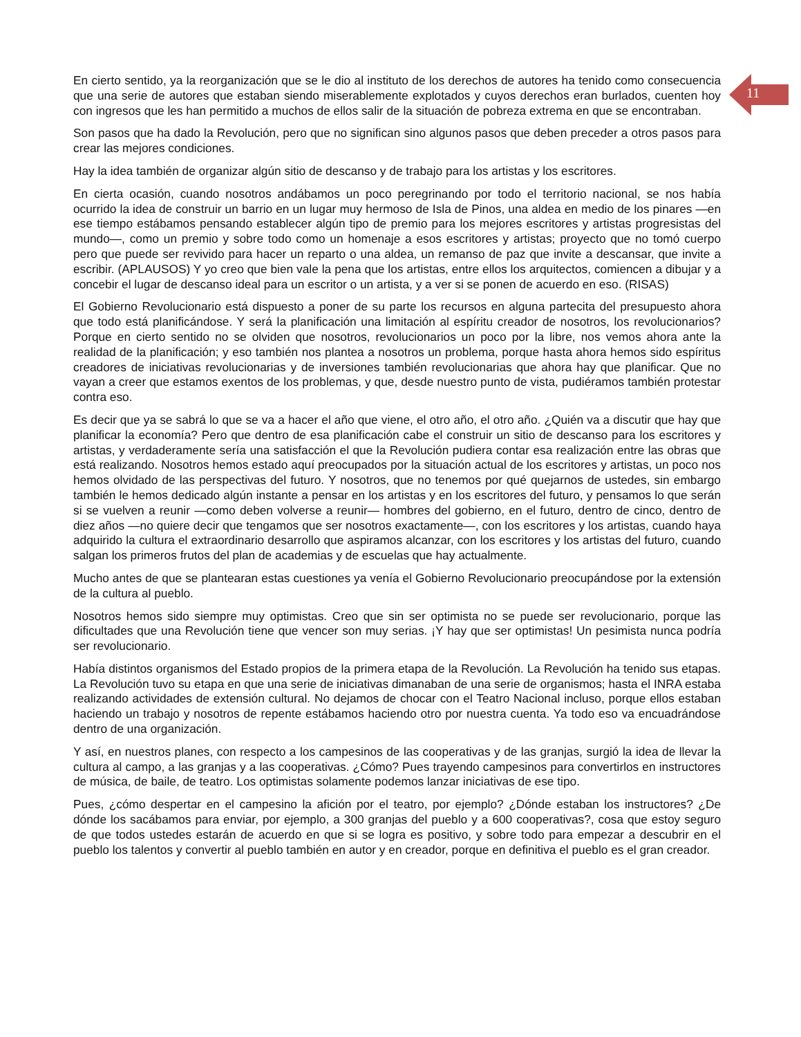11
En cierto sentido, ya la reorganización que se le dio al instituto de los derechos de autores ha tenido como consecuencia que una serie de autores que estaban siendo miserablemente explotados y cuyos derechos eran burlados, cuenten hoy con ingresos que les han permitido a muchos de ellos salir de la situación de pobreza extrema en que se encontraban.
Son pasos que ha dado la Revolución, pero que no significan sino algunos pasos que deben preceder a otros pasos para crear las mejores condiciones.
Hay la idea también de organizar algún sitio de descanso y de trabajo para los artistas y los escritores.
En cierta ocasión, cuando nosotros andábamos un poco peregrinando por todo el territorio nacional, se nos había ocurrido la idea de construir un barrio en un lugar muy hermoso de Isla de Pinos, una aldea en medio de los pinares —en ese tiempo estábamos pensando establecer algún tipo de premio para los mejores escritores y artistas progresistas del mundo—, como un premio y sobre todo como un homenaje a esos escritores y artistas; proyecto que no tomó cuerpo pero que puede ser revivido para hacer un reparto o una aldea, un remanso de paz que invite a descansar, que invite a escribir. (APLAUSOS) Y yo creo que bien vale la pena que los artistas, entre ellos los arquitectos, comiencen a dibujar y a concebir el lugar de descanso ideal para un escritor o un artista, y a ver si se ponen de acuerdo en eso. (RISAS)
El Gobierno Revolucionario está dispuesto a poner de su parte los recursos en alguna partecita del presupuesto ahora que todo está planificándose. Y será la planificación una limitación al espíritu creador de nosotros, los revolucionarios? Porque en cierto sentido no se olviden que nosotros, revolucionarios un poco por la libre, nos vemos ahora ante la realidad de la planificación; y eso también nos plantea a nosotros un problema, porque hasta ahora hemos sido espíritus creadores de iniciativas revolucionarias y de inversiones también revolucionarias que ahora hay que planificar. Que no vayan a creer que estamos exentos de los problemas, y que, desde nuestro punto de vista, pudiéramos también protestar contra eso.
Es decir que ya se sabrá lo que se va a hacer el año que viene, el otro año, el otro año. ¿Quién va a discutir que hay que planificar la economía? Pero que dentro de esa planificación cabe el construir un sitio de descanso para los escritores y artistas, y verdaderamente sería una satisfacción el que la Revolución pudiera contar esa realización entre las obras que está realizando. Nosotros hemos estado aquí preocupados por la situación actual de los escritores y artistas, un poco nos hemos olvidado de las perspectivas del futuro. Y nosotros, que no tenemos por qué quejarnos de ustedes, sin embargo también le hemos dedicado algún instante a pensar en los artistas y en los escritores del futuro, y pensamos lo que serán si se vuelven a reunir —como deben volverse a reunir— hombres del gobierno, en el futuro, dentro de cinco, dentro de diez años —no quiere decir que tengamos que ser nosotros exactamente—, con los escritores y los artistas, cuando haya adquirido la cultura el extraordinario desarrollo que aspiramos alcanzar, con los escritores y los artistas del futuro, cuando salgan los primeros frutos del plan de academias y de escuelas que hay actualmente.
Mucho antes de que se plantearan estas cuestiones ya venía el Gobierno Revolucionario preocupándose por la extensión de la cultura al pueblo.
Nosotros hemos sido siempre muy optimistas. Creo que sin ser optimista no se puede ser revolucionario, porque las dificultades que una Revolución tiene que vencer son muy serias. ¡Y hay que ser optimistas! Un pesimista nunca podría ser revolucionario.
Había distintos organismos del Estado propios de la primera etapa de la Revolución. La Revolución ha tenido sus etapas. La Revolución tuvo su etapa en que una serie de iniciativas dimanaban de una serie de organismos; hasta el INRA estaba realizando actividades de extensión cultural. No dejamos de chocar con el Teatro Nacional incluso, porque ellos estaban haciendo un trabajo y nosotros de repente estábamos haciendo otro por nuestra cuenta. Ya todo eso va encuadrándose dentro de una organización.
Y así, en nuestros planes, con respecto a los campesinos de las cooperativas y de las granjas, surgió la idea de llevar la cultura al campo, a las granjas y a las cooperativas. ¿Cómo? Pues trayendo campesinos para convertirlos en instructores de música, de baile, de teatro. Los optimistas solamente podemos lanzar iniciativas de ese tipo.
Pues, ¿cómo despertar en el campesino la afición por el teatro, por ejemplo? ¿Dónde estaban los instructores? ¿De dónde los sacábamos para enviar, por ejemplo, a 300 granjas del pueblo y a 600 cooperativas?, cosa que estoy seguro de que todos ustedes estarán de acuerdo en que si se logra es positivo, y sobre todo para empezar a descubrir en el pueblo los talentos y convertir al pueblo también en autor y en creador, porque en definitiva el pueblo es el gran creador.